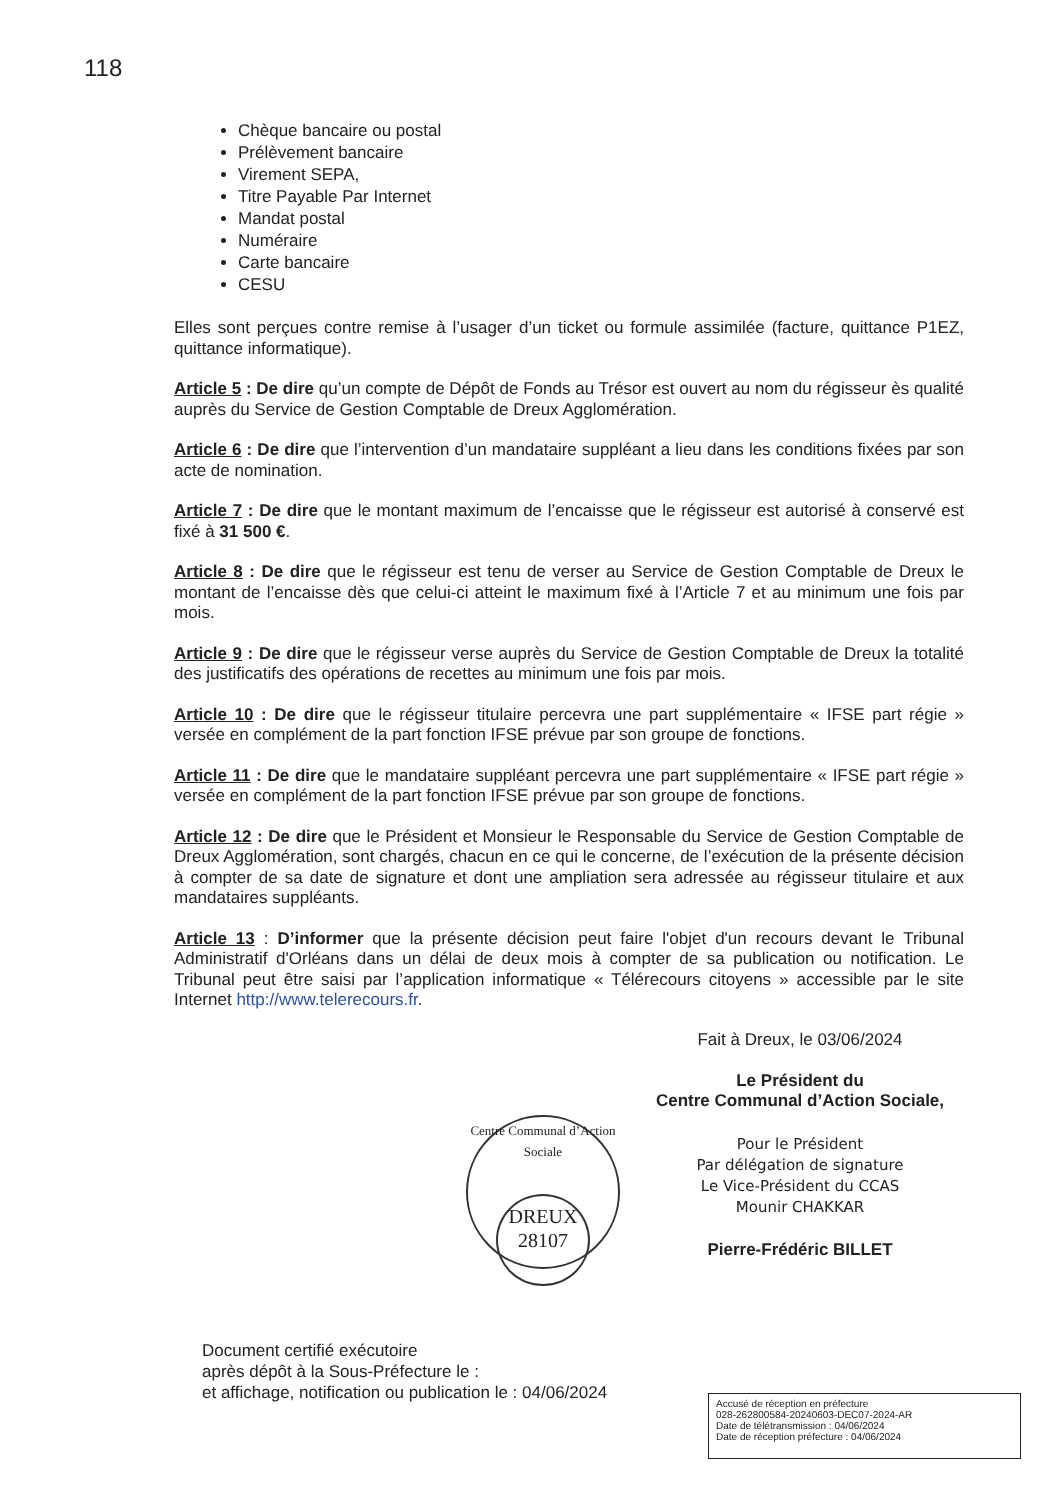118
Chèque bancaire ou postal
Prélèvement bancaire
Virement SEPA,
Titre Payable Par Internet
Mandat postal
Numéraire
Carte bancaire
CESU
Elles sont perçues contre remise à l’usager d’un ticket ou formule assimilée (facture, quittance P1EZ, quittance informatique).
Article 5 : De dire qu’un compte de Dépôt de Fonds au Trésor est ouvert au nom du régisseur ès qualité auprès du Service de Gestion Comptable de Dreux Agglomération.
Article 6 : De dire que l’intervention d’un mandataire suppléant a lieu dans les conditions fixées par son acte de nomination.
Article 7 : De dire que le montant maximum de l’encaisse que le régisseur est autorisé à conservé est fixé à 31 500 €.
Article 8 : De dire que le régisseur est tenu de verser au Service de Gestion Comptable de Dreux le montant de l’encaisse dès que celui-ci atteint le maximum fixé à l’Article 7 et au minimum une fois par mois.
Article 9 : De dire que le régisseur verse auprès du Service de Gestion Comptable de Dreux la totalité des justificatifs des opérations de recettes au minimum une fois par mois.
Article 10 : De dire que le régisseur titulaire percevra une part supplémentaire « IFSE part régie » versée en complément de la part fonction IFSE prévue par son groupe de fonctions.
Article 11 : De dire que le mandataire suppléant percevra une part supplémentaire « IFSE part régie » versée en complément de la part fonction IFSE prévue par son groupe de fonctions.
Article 12 : De dire que le Président et Monsieur le Responsable du Service de Gestion Comptable de Dreux Agglomération, sont chargés, chacun en ce qui le concerne, de l’exécution de la présente décision à compter de sa date de signature et dont une ampliation sera adressée au régisseur titulaire et aux mandataires suppléants.
Article 13 : D’informer que la présente décision peut faire l'objet d'un recours devant le Tribunal Administratif d'Orléans dans un délai de deux mois à compter de sa publication ou notification. Le Tribunal peut être saisi par l’application informatique « Télérecours citoyens » accessible par le site Internet http://www.telerecours.fr.
Fait à Dreux, le 03/06/2024
Le Président du
Centre Communal d’Action Sociale,
Pour le Président
Par délégation de signature
Le Vice-Président du CCAS
Mounir CHAKKAR
Pierre-Frédéric BILLET
Centre Communal d’Action Sociale
DREUX
28107
Document certifié exécutoire
après dépôt à la Sous-Préfecture le :
et affichage, notification ou publication le : 04/06/2024
Accusé de réception en préfecture
028-262800584-20240603-DEC07-2024-AR
Date de télétransmission : 04/06/2024
Date de réception préfecture : 04/06/2024